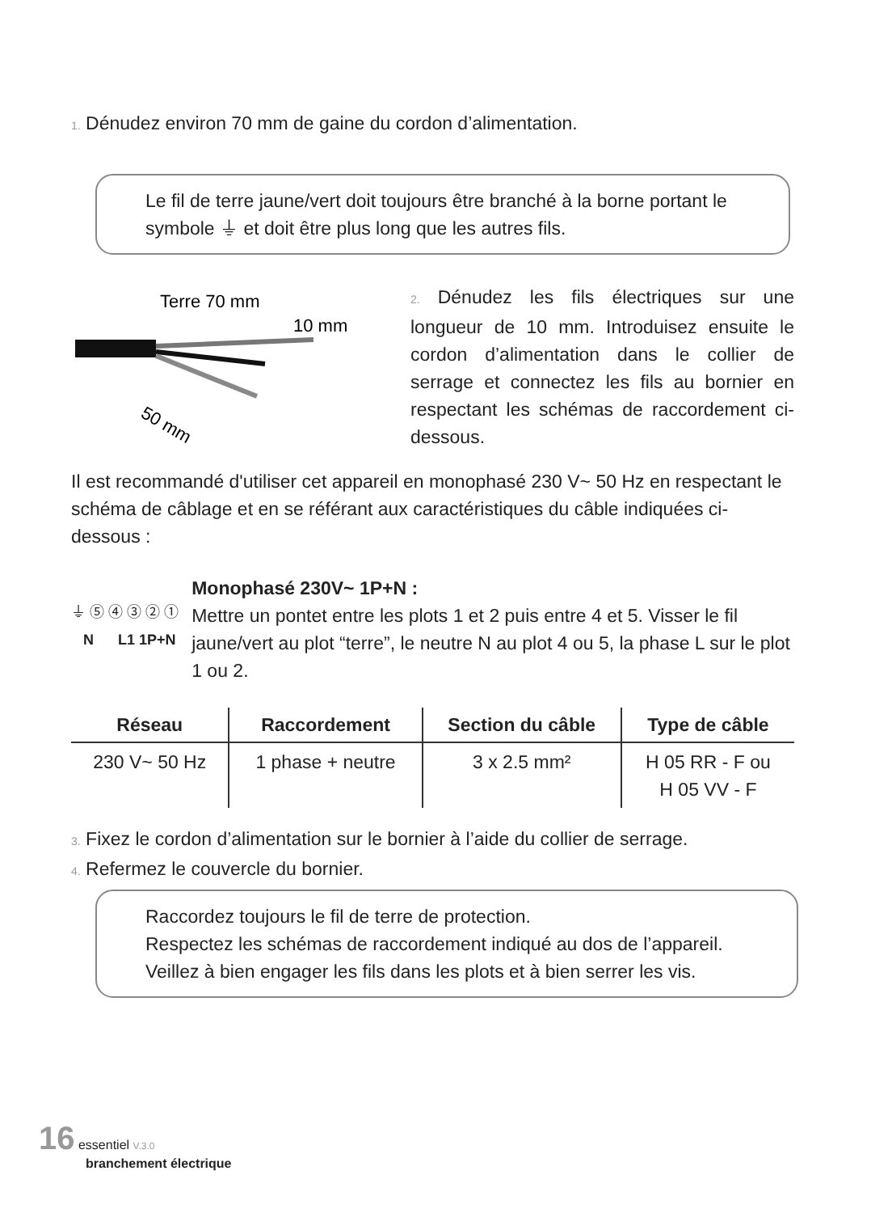1. Dénudez environ 70 mm de gaine du cordon d’alimentation.
Le fil de terre jaune/vert doit toujours être branché à la borne portant le symbole ⏚ et doit être plus long que les autres fils.
Terre 70 mm
10 mm
50 mm
2. Dénudez les fils électriques sur une longueur de 10 mm. Introduisez ensuite le cordon d’alimentation dans le collier de serrage et connectez les fils au bornier en respectant les schémas de raccordement ci-dessous.
Il est recommandé d'utiliser cet appareil en monophasé 230 V~ 50 Hz en respectant le schéma de câblage et en se référant aux caractéristiques du câble indiquées ci-dessous :
⏚ ⑤ ④ ③ ② ①
N L1 1P+N
Monophasé 230V~ 1P+N :
Mettre un pontet entre les plots 1 et 2 puis entre 4 et 5. Visser le fil jaune/vert au plot “terre”, le neutre N au plot 4 ou 5, la phase L sur le plot 1 ou 2.
| Réseau | Raccordement | Section du câble | Type de câble |
| --- | --- | --- | --- |
| 230 V~ 50 Hz | 1 phase + neutre | 3 x 2.5 mm² | H 05 RR - F ou H 05 VV - F |
3. Fixez le cordon d’alimentation sur le bornier à l’aide du collier de serrage.
4. Refermez le couvercle du bornier.
Raccordez toujours le fil de terre de protection.
Respectez les schémas de raccordement indiqué au dos de l’appareil.
Veillez à bien engager les fils dans les plots et à bien serrer les vis.
16 essentiel V.3.0
branchement électrique